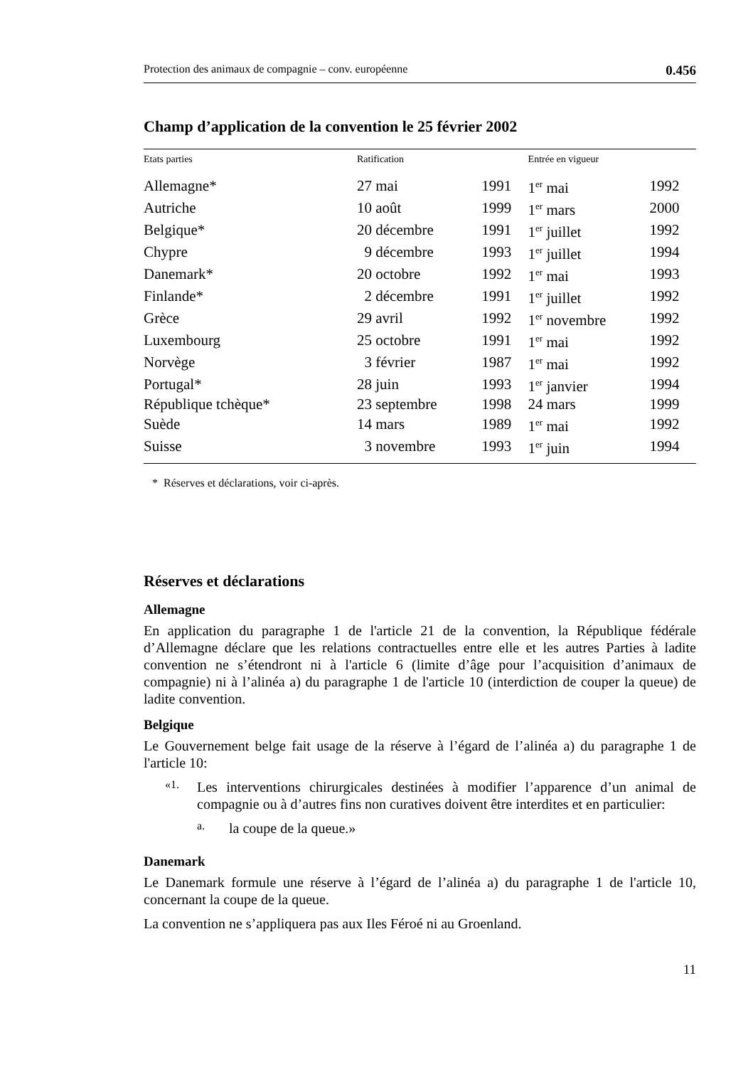Protection des animaux de compagnie – conv. européenne 0.456
Champ d’application de la convention le 25 février 2002
| Etats parties | Ratification | | Entrée en vigueur | |
| --- | --- | --- | --- | --- |
| Allemagne* | 27 mai | 1991 | 1<sup>er</sup> mai | 1992 |
| Autriche | 10 août | 1999 | 1<sup>er</sup> mars | 2000 |
| Belgique* | 20 décembre | 1991 | 1<sup>er</sup> juillet | 1992 |
| Chypre | 9 décembre | 1993 | 1<sup>er</sup> juillet | 1994 |
| Danemark* | 20 octobre | 1992 | 1<sup>er</sup> mai | 1993 |
| Finlande* | 2 décembre | 1991 | 1<sup>er</sup> juillet | 1992 |
| Grèce | 29 avril | 1992 | 1<sup>er</sup> novembre | 1992 |
| Luxembourg | 25 octobre | 1991 | 1<sup>er</sup> mai | 1992 |
| Norvège | 3 février | 1987 | 1<sup>er</sup> mai | 1992 |
| Portugal* | 28 juin | 1993 | 1<sup>er</sup> janvier | 1994 |
| République tchèque* | 23 septembre | 1998 | 24 mars | 1999 |
| Suède | 14 mars | 1989 | 1<sup>er</sup> mai | 1992 |
| Suisse | 3 novembre | 1993 | 1<sup>er</sup> juin | 1994 |
* Réserves et déclarations, voir ci-après.
Réserves et déclarations
Allemagne
En application du paragraphe 1 de l'article 21 de la convention, la République fédérale d’Allemagne déclare que les relations contractuelles entre elle et les autres Parties à ladite convention ne s’étendront ni à l'article 6 (limite d’âge pour l’acquisition d’animaux de compagnie) ni à l’alinéa a) du paragraphe 1 de l'article 10 (interdiction de couper la queue) de ladite convention.
Belgique
Le Gouvernement belge fait usage de la réserve à l’égard de l’alinéa a) du paragraphe 1 de l'article 10:
«1.
Les interventions chirurgicales destinées à modifier l’apparence d’un animal de compagnie ou à d’autres fins non curatives doivent être interdites et en particulier:
a.
la coupe de la queue.»
Danemark
Le Danemark formule une réserve à l’égard de l’alinéa a) du paragraphe 1 de l'article 10, concernant la coupe de la queue.
La convention ne s’appliquera pas aux Iles Féroé ni au Groenland.
11